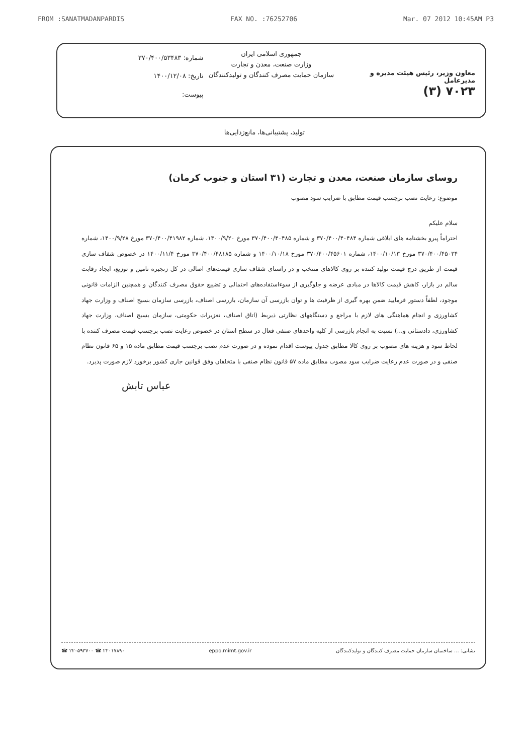FROM :SANATMADANPARDIS FAX NO. :76252706 Mar. 07 2012 10:45AM P3
معاون وزیر، رئیس هیئت مدیره و مدیرعامل
۷۰۲۳ (۳)
جمهوری اسلامی ایران
وزارت صنعت، معدن و تجارت
سازمان حمایت مصرف کنندگان و تولیدکنندگان
شماره: ۳۷۰/۴۰۰/۵۳۴۸۳
تاریخ: ۱۴۰۰/۱۲/۰۸
پیوست:
تولید، پشتیبانی‌ها، مانع‌زدایی‌ها
روسای سازمان صنعت، معدن و تجارت (۳۱ استان و جنوب کرمان)
موضوع: رعایت نصب برچسب قیمت مطابق با ضرایب سود مصوب
سلام علیکم
احتراماً پیرو بخشنامه های ابلاغی شماره ۳۷۰/۴۰۰/۴۰۴۸۴ و شماره ۳۷۰/۴۰۰/۴۰۴۸۵ مورخ ۱۴۰۰/۹/۲۰، شماره ۳۷۰/۴۰۰/۴۱۹۸۲ مورخ ۱۴۰۰/۹/۲۸، شماره ۳۷۰/۴۰۰/۴۵۰۳۴ مورخ ۱۴۰۰/۱۰/۱۳، شماره ۳۷۰/۴۰۰/۴۵۶۰۱ مورخ ۱۴۰۰/۱۰/۱۸ و شماره ۳۷۰/۴۰۰/۴۸۱۸۵ مورخ ۱۴۰۰/۱۱/۴ در خصوص شفاف سازی قیمت از طریق درج قیمت تولید کننده بر روی کالاهای منتخب و در راستای شفاف سازی قیمت‌های اصالی در کل زنجیره تامین و توزیع، ایجاد رقابت سالم در بازار، کاهش قیمت کالاها در مبادی عرضه و جلوگیری از سوءاستفاده‌های احتمالی و تضییع حقوق مصرف کنندگان و همچنین الزامات قانونی موجود، لطفاً دستور فرمایید ضمن بهره گیری از ظرفیت ها و توان بازرسی آن سازمان، بازرسی اصناف، بازرسی سازمان بسیج اصناف و وزارت جهاد کشاورزی و انجام هماهنگی های لازم با مراجع و دستگاههای نظارتی ذیربط (اتاق اصناف، تعزیرات حکومتی، سازمان بسیج اصناف، وزارت جهاد کشاورزی، دادستانی و...) نسبت به انجام بازرسی از کلیه واحدهای صنفی فعال در سطح استان در خصوص رعایت نصب برچسب قیمت مصرف کننده با لحاظ سود و هزینه های مصوب بر روی کالا مطابق جدول پیوست اقدام نموده و در صورت عدم نصب برچسب قیمت مطابق ماده ۱۵ و ۶۵ قانون نظام صنفی و در صورت عدم رعایت ضرایب سود مصوب مطابق ماده ۵۷ قانون نظام صنفی با متخلفان وفق قوانین جاری کشور برخورد لازم صورت پذیرد.
عباس تابش
نشانی: ... ساختمان سازمان حمایت مصرف کنندگان و تولیدکنندگان eppo.mimt.gov.ir ☎ ۲۲۰۵۹۳۷۰۰ ☎ ۲۲۰۱۷۸۹۰